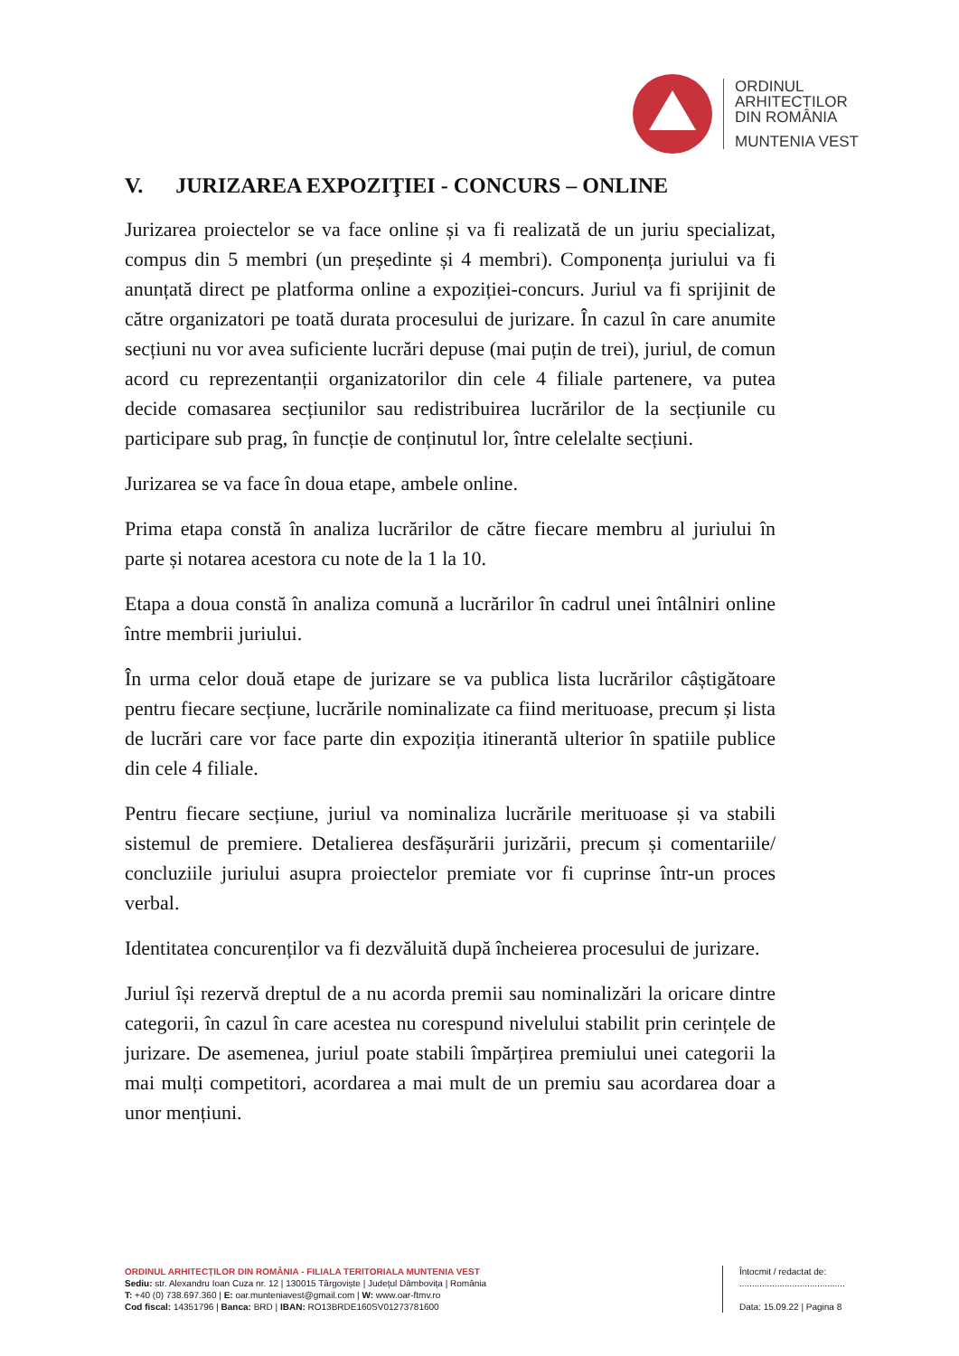ORDINUL
ARHITECTILOR
DIN ROMÂNIA
MUNTENIA VEST
V. JURIZAREA EXPOZIŢIEI - CONCURS – ONLINE
Jurizarea proiectelor se va face online și va fi realizată de un juriu specializat, compus din 5 membri (un președinte și 4 membri). Componența juriului va fi anunțată direct pe platforma online a expoziției-concurs. Juriul va fi sprijinit de către organizatori pe toată durata procesului de jurizare. În cazul în care anumite secțiuni nu vor avea suficiente lucrări depuse (mai puțin de trei), juriul, de comun acord cu reprezentanții organizatorilor din cele 4 filiale partenere, va putea decide comasarea secțiunilor sau redistribuirea lucrărilor de la secțiunile cu participare sub prag, în funcție de conținutul lor, între celelalte secțiuni.
Jurizarea se va face în doua etape, ambele online.
Prima etapa constă în analiza lucrărilor de către fiecare membru al juriului în parte și notarea acestora cu note de la 1 la 10.
Etapa a doua constă în analiza comună a lucrărilor în cadrul unei întâlniri online între membrii juriului.
În urma celor două etape de jurizare se va publica lista lucrărilor câștigătoare pentru fiecare secțiune, lucrările nominalizate ca fiind merituoase, precum și lista de lucrări care vor face parte din expoziția itinerantă ulterior în spatiile publice din cele 4 filiale.
Pentru fiecare secțiune, juriul va nominaliza lucrările merituoase și va stabili sistemul de premiere. Detalierea desfășurării jurizării, precum și comentariile/ concluziile juriului asupra proiectelor premiate vor fi cuprinse într-un proces verbal.
Identitatea concurenților va fi dezvăluită după încheierea procesului de jurizare.
Juriul își rezervă dreptul de a nu acorda premii sau nominalizări la oricare dintre categorii, în cazul în care acestea nu corespund nivelului stabilit prin cerințele de jurizare. De asemenea, juriul poate stabili împărțirea premiului unei categorii la mai mulți competitori, acordarea a mai mult de un premiu sau acordarea doar a unor mențiuni.
ORDINUL ARHITECȚILOR DIN ROMÂNIA - FILIALA TERITORIALA MUNTENIA VEST
Sediu: str. Alexandru Ioan Cuza nr. 12 | 130015 Târgoviște | Județul Dâmbovița | România
T: +40 (0) 738.697.360 | E: oar.munteniavest@gmail.com | W: www.oar-ftmv.ro
Cod fiscal: 14351796 | Banca: BRD | IBAN: RO13BRDE160SV01273781600
Întocmit / redactat de:
..........................................
Data: 15.09.22 | Pagina 8